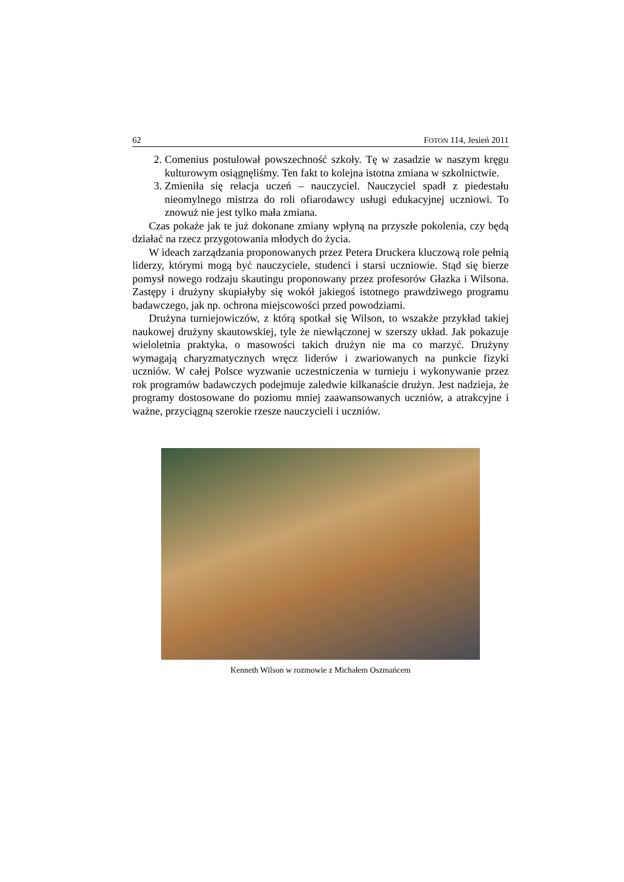62 FOTON 114, Jesień 2011
2. Comenius postulował powszechność szkoły. Tę w zasadzie w naszym kręgu kulturowym osiągnęliśmy. Ten fakt to kolejna istotna zmiana w szkolnictwie.
3. Zmieniła się relacja uczeń – nauczyciel. Nauczyciel spadł z piedestału nieomylnego mistrza do roli ofiarodawcy usługi edukacyjnej uczniowi. To znowuż nie jest tylko mała zmiana.
Czas pokaże jak te już dokonane zmiany wpłyną na przyszłe pokolenia, czy będą działać na rzecz przygotowania młodych do życia.
W ideach zarządzania proponowanych przez Petera Druckera kluczową role pełnią liderzy, którymi mogą być nauczyciele, studenci i starsi uczniowie. Stąd się bierze pomysł nowego rodzaju skautingu proponowany przez profesorów Głazka i Wilsona. Zastępy i drużyny skupiałyby się wokół jakiegoś istotnego prawdziwego programu badawczego, jak np. ochrona miejscowości przed powodziami.
Drużyna turniejowiczów, z którą spotkał się Wilson, to wszakże przykład takiej naukowej drużyny skautowskiej, tyle że niewłączonej w szerszy układ. Jak pokazuje wieloletnia praktyka, o masowości takich drużyn nie ma co marzyć. Drużyny wymagają charyzmatycznych wręcz liderów i zwariowanych na punkcie fizyki uczniów. W całej Polsce wyzwanie uczestniczenia w turnieju i wykonywanie przez rok programów badawczych podejmuje zaledwie kilkanaście drużyn. Jest nadzieja, że programy dostosowane do poziomu mniej zaawansowanych uczniów, a atrakcyjne i ważne, przyciągną szerokie rzesze nauczycieli i uczniów.
Kenneth Wilson w rozmowie z Michałem Oszmańcem